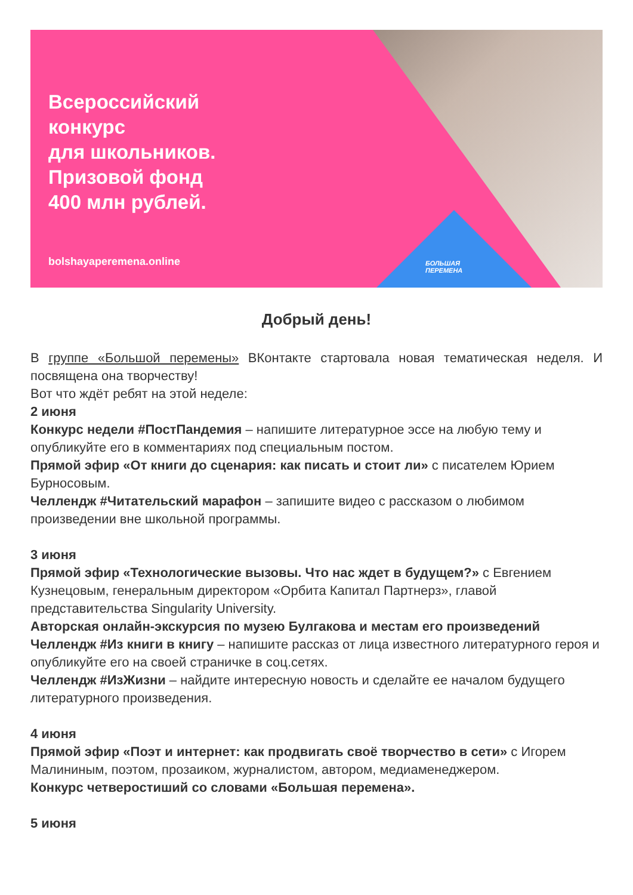Всероссийский
конкурс
для школьников.
Призовой фонд
400 млн рублей.
bolshayaperemena.online
БОЛЬШАЯ
ПЕРЕМЕНА
Добрый день!
В группе «Большой перемены» ВКонтакте стартовала новая тематическая неделя. И посвящена она творчеству!
Вот что ждёт ребят на этой неделе:
2 июня
Конкурс недели #ПостПандемия – напишите литературное эссе на любую тему и опубликуйте его в комментариях под специальным постом.
Прямой эфир «От книги до сценария: как писать и стоит ли» с писателем Юрием Бурносовым.
Челлендж #Читательский марафон – запишите видео с рассказом о любимом произведении вне школьной программы.
3 июня
Прямой эфир «Технологические вызовы. Что нас ждет в будущем?» с Евгением Кузнецовым, генеральным директором «Орбита Капитал Партнерз», главой представительства Singularity University.
Авторская онлайн-экскурсия по музею Булгакова и местам его произведений
Челлендж #Из книги в книгу – напишите рассказ от лица известного литературного героя и опубликуйте его на своей страничке в соц.сетях.
Челлендж #ИзЖизни – найдите интересную новость и сделайте ее началом будущего литературного произведения.
4 июня
Прямой эфир «Поэт и интернет: как продвигать своё творчество в сети» с Игорем Малининым, поэтом, прозаиком, журналистом, автором, медиаменеджером.
Конкурс четверостиший со словами «Большая перемена».
5 июня